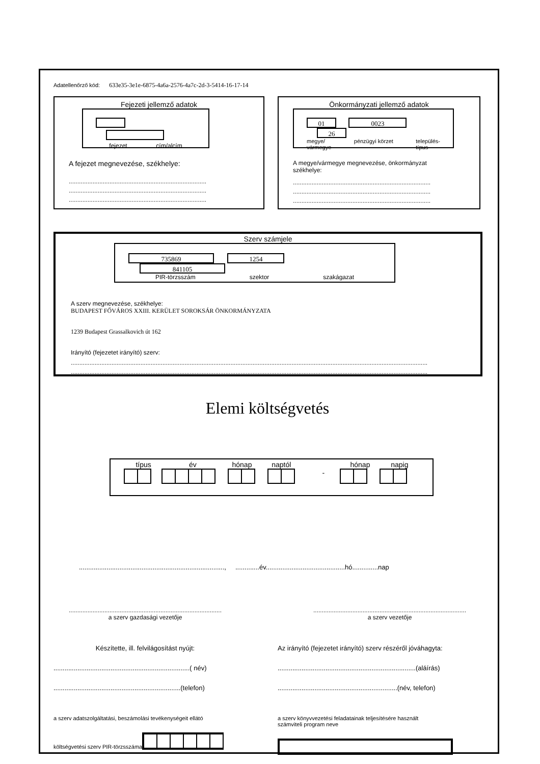Adatellenőrző kód: 633e35-3e1e-6875-4a6a-2576-4a7c-2d-3-5414-16-17-14
Fejezeti jellemző adatok
fejezet cím/alcím
A fejezet megnevezése, székhelye:
.................................................................................
.................................................................................
.................................................................................
Önkormányzati jellemző adatok
01 0023 26
megye/
vármegye pénzügyi körzet település-
típus
A megye/vármegye megnevezése, önkormányzat
székhelye:
.................................................................................
.................................................................................
.................................................................................
Szerv számjele
735869 1254 841105
PIR-törzsszám szektor szakágazat
A szerv megnevezése, székhelye:
BUDAPEST FŐVÁROS XXIII. KERÜLET SOROKSÁR ÖNKORMÁNYZATA
1239 Budapest Grassalkovich út 162
Irányító (fejezetet irányító) szerv:
..................................................................................................................................................................................................................
..................................................................................................................................................................................................................
Elemi költségvetés
típus év hónap naptól hónap napig
-
..............................................................................., .............év...........................................hó..............nap
..........................................................................................
a szerv gazdasági vezetője
..........................................................................................
a szerv vezetője
Készítette, ill. felvilágosítást nyújt:
..........................................................................( név)
.....................................................................(telefon)
Az irányító (fejezetet irányító) szerv részéről jóváhagyta:
...........................................................................(aláírás)
.................................................................(név, telefon)
a szerv adatszolgáltatási, beszámolási tevékenységeit ellátó
költségvetési szerv PIR-törzsszáma
a szerv könyvvezetési feladatainak teljesítésére használt
számviteli program neve